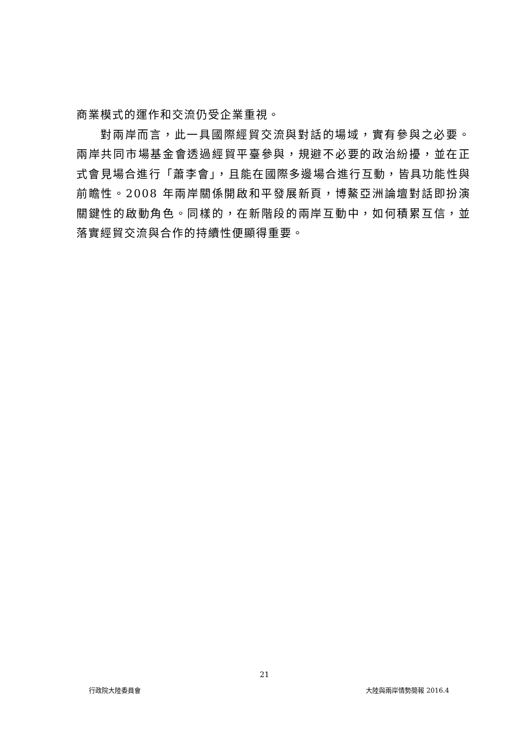商業模式的運作和交流仍受企業重視。
對兩岸而言，此一具國際經貿交流與對話的場域，實有參與之必要。兩岸共同市場基金會透過經貿平臺參與，規避不必要的政治紛擾，並在正式會見場合進行「蕭李會」，且能在國際多邊場合進行互動，皆具功能性與前瞻性。2008 年兩岸關係開啟和平發展新頁，博鰲亞洲論壇對話即扮演關鍵性的啟動角色。同樣的，在新階段的兩岸互動中，如何積累互信，並落實經貿交流與合作的持續性便顯得重要。
21
行政院大陸委員會 大陸與兩岸情勢簡報 2016.4